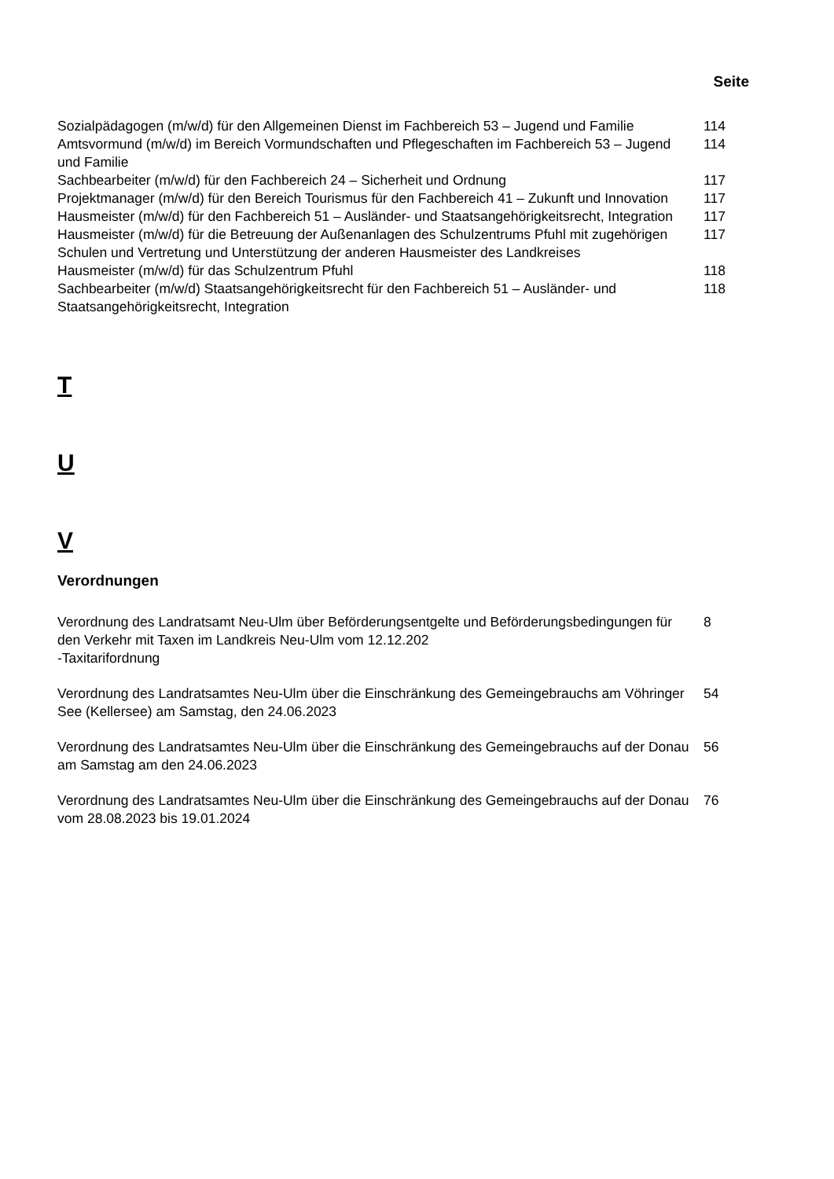| | Seite |
| Sozialpädagogen (m/w/d) für den Allgemeinen Dienst im Fachbereich 53 – Jugend und Familie | 114 |
| Amtsvormund (m/w/d) im Bereich Vormundschaften und Pflegeschaften im Fachbereich 53 – Jugend und Familie | 114 |
| Sachbearbeiter (m/w/d) für den Fachbereich 24 – Sicherheit und Ordnung | 117 |
| Projektmanager (m/w/d) für den Bereich Tourismus für den Fachbereich 41 – Zukunft und Innovation | 117 |
| Hausmeister (m/w/d) für den Fachbereich 51 – Ausländer- und Staatsangehörigkeitsrecht, Integration | 117 |
| Hausmeister (m/w/d) für die Betreuung der Außenanlagen des Schulzentrums Pfuhl mit zugehörigen Schulen und Vertretung und Unterstützung der anderen Hausmeister des Landkreises | 117 |
| Hausmeister (m/w/d) für das Schulzentrum Pfuhl | 118 |
| Sachbearbeiter (m/w/d) Staatsangehörigkeitsrecht für den Fachbereich 51 – Ausländer- und Staatsangehörigkeitsrecht, Integration | 118 |
T
U
V
Verordnungen
| Verordnung des Landratsamt Neu-Ulm über Beförderungsentgelte und Beförderungsbedingungen für den Verkehr mit Taxen im Landkreis Neu-Ulm vom 12.12.202 -Taxitarifordnung | 8 |
| Verordnung des Landratsamtes Neu-Ulm über die Einschränkung des Gemeingebrauchs am Vöhringer See (Kellersee) am Samstag, den 24.06.2023 | 54 |
| Verordnung des Landratsamtes Neu-Ulm über die Einschränkung des Gemeingebrauchs auf der Donau am Samstag am den 24.06.2023 | 56 |
| Verordnung des Landratsamtes Neu-Ulm über die Einschränkung des Gemeingebrauchs auf der Donau vom 28.08.2023 bis 19.01.2024 | 76 |